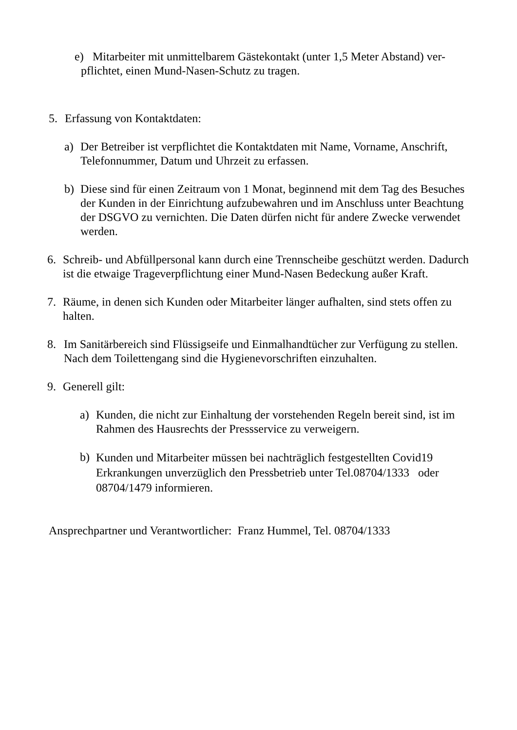e) Mitarbeiter mit unmittelbarem Gästekontakt (unter 1,5 Meter Abstand) ver-
pflichtet, einen Mund-Nasen-Schutz zu tragen.
5. Erfassung von Kontaktdaten:
a) Der Betreiber ist verpflichtet die Kontaktdaten mit Name, Vorname, Anschrift, Telefonnummer, Datum und Uhrzeit zu erfassen.
b) Diese sind für einen Zeitraum von 1 Monat, beginnend mit dem Tag des Besuches der Kunden in der Einrichtung aufzubewahren und im Anschluss unter Beachtung der DSGVO zu vernichten. Die Daten dürfen nicht für andere Zwecke verwendet werden.
6. Schreib- und Abfüllpersonal kann durch eine Trennscheibe geschützt werden. Dadurch ist die etwaige Trageverpflichtung einer Mund-Nasen Bedeckung außer Kraft.
7. Räume, in denen sich Kunden oder Mitarbeiter länger aufhalten, sind stets offen zu halten.
8. Im Sanitärbereich sind Flüssigseife und Einmalhandtücher zur Verfügung zu stellen. Nach dem Toilettengang sind die Hygienevorschriften einzuhalten.
9. Generell gilt:
a) Kunden, die nicht zur Einhaltung der vorstehenden Regeln bereit sind, ist im Rahmen des Hausrechts der Pressservice zu verweigern.
b) Kunden und Mitarbeiter müssen bei nachträglich festgestellten Covid19 Erkrankungen unverzüglich den Pressbetrieb unter Tel.08704/1333 oder 08704/1479 informieren.
Ansprechpartner und Verantwortlicher: Franz Hummel, Tel. 08704/1333